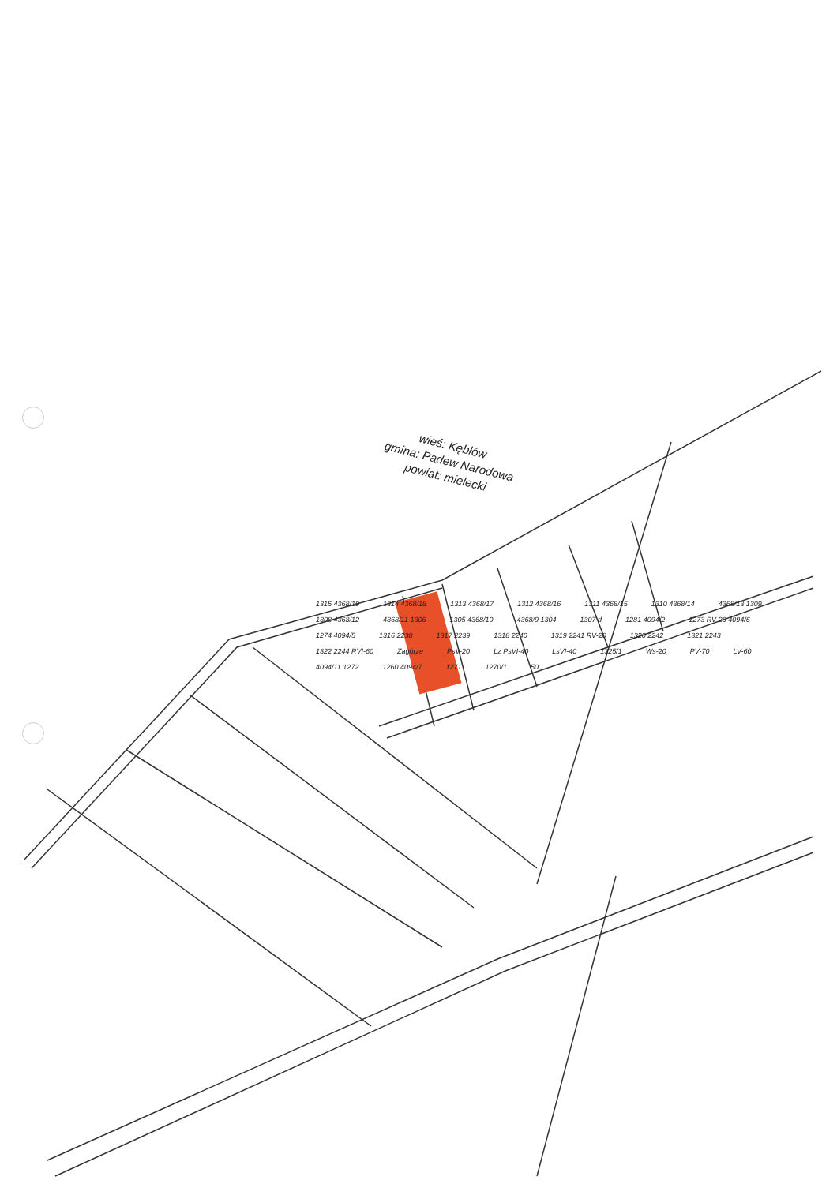wieś: Kębłów
gmina: Padew Narodowa
powiat: mielecki
1315 4368/19 1314 4368/18 1313 4368/17 1312 4368/16 1311 4368/15 1310 4368/14 4368/13 1309 1308 4368/12 4368/11 1306 1305 4368/10 4368/9 1304 1307 d 1281 4094/2 1273 RV-20 4094/6 1274 4094/5 1316 2238 1317 2239 1318 2240 1319 2241 RV-20 1320 2242 1321 2243 1322 2244 RVI-60 Zagórze PsV-20 Lz PsVI-40 LsVI-40 1325/1 Ws-20 PV-70 LV-60 4094/11 1272 1260 4094/7 1271 1270/1 50